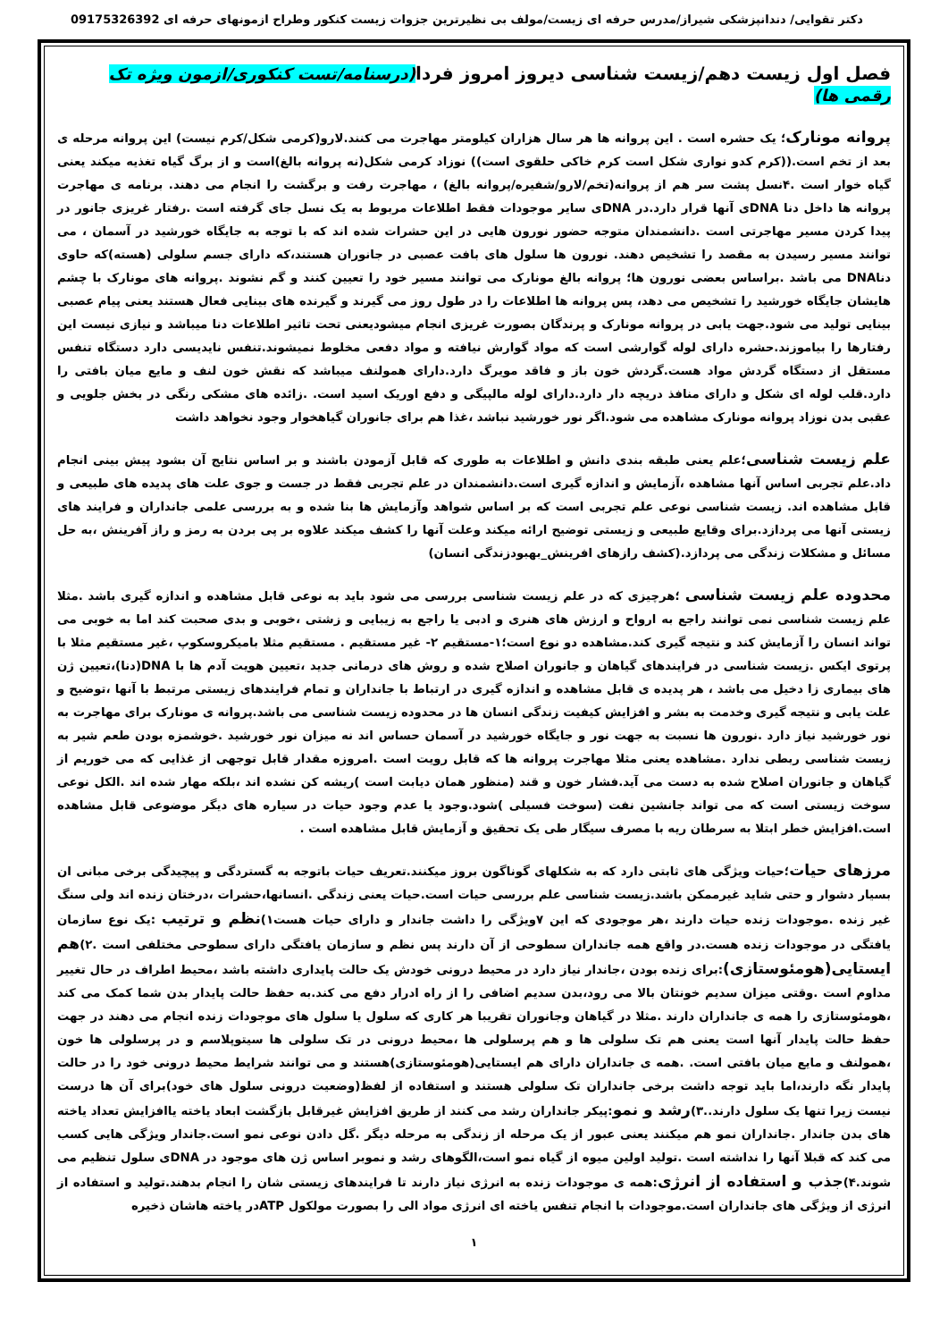دکتر تقوایی/ دندانپزشکی شیراز/مدرس حرفه ای زیست/مولف بی نظیرترین جزوات زیست کنکور وطراح ازمونهای حرفه ای 09175326392
فصل اول زیست دهم/زیست شناسی دیروز امروز فردا(درسنامه/تست کنکوری/ازمون ویژه تک رقمی ها)
پروانه مونارک؛ یک حشره است . این پروانه ها هر سال هزاران کیلومتر مهاجرت می کنند.لارو(کرمی شکل/کرم نیست) این پروانه مرحله ی بعد از تخم است.((کرم کدو نواری شکل است کرم خاکی حلقوی است)) نوزاد کرمی شکل(نه پروانه بالغ)است و از برگ گیاه تغذیه میکند یعنی گیاه خوار است .۴نسل پشت سر هم از پروانه(تخم/لارو/شفیره/پروانه بالغ) ، مهاجرت رفت و برگشت را انجام می دهند. برنامه ی مهاجرت پروانه ها داخل دنا DNAی آنها قرار دارد.در DNAی سایر موجودات فقط اطلاعات مربوط به یک نسل جای گرفته است .رفتار غریزی جانور در پیدا کردن مسیر مهاجرتی است .دانشمندان متوجه حضور نورون هایی در این حشرات شده اند که با توجه به جایگاه خورشید در آسمان ، می توانند مسیر رسیدن به مقصد را تشخیص دهند. نورون ها سلول های بافت عصبی در جانوران هستند،که دارای جسم سلولی (هسته)که حاوی دناDNA می باشد .براساس بعضی نورون ها؛ پروانه بالغ مونارک می توانند مسیر خود را تعیین کنند و گم نشوند .پروانه های مونارک با چشم هایشان جایگاه خورشید را تشخیص می دهد، پس پروانه ها اطلاعات را در طول روز می گیرند و گیرنده های بینایی فعال هستند یعنی پیام عصبی بینایی تولید می شود.جهت یابی در پروانه مونارک و پرندگان بصورت غریزی انجام میشودیعنی تحت تاثیر اطلاعات دنا میباشد و نیازی نیست این رفتارها را بیاموزند.حشره دارای لوله گوارشی است که مواد گوارش نیافته و مواد دفعی مخلوط نمیشوند.تنفس نایدیسی دارد دستگاه تنفس مستقل از دستگاه گردش مواد هست.گردش خون باز و فاقد مویرگ دارد.دارای همولنف میباشد که نقش خون لنف و مایع میان بافتی را دارد.قلب لوله ای شکل و دارای منافذ دریچه دار دارد.دارای لوله مالپیگی و دفع اوریک اسید است. .زائده های مشکی رنگی در بخش جلویی و عقبی بدن نوزاد پروانه مونارک مشاهده می شود.اگر نور خورشید نباشد ،غذا هم برای جانوران گیاهخوار وجود نخواهد داشت
علم زیست شناسی؛علم یعنی طبقه بندی دانش و اطلاعات به طوری که قابل آزمودن باشند و بر اساس نتایج آن بشود پیش بینی انجام داد.علم تجربی اساس آنها مشاهده ،آزمایش و اندازه گیری است.دانشمندان در علم تجربی فقط در جست و جوی علت های پدیده های طبیعی و قابل مشاهده اند. زیست شناسی نوعی علم تجربی است که بر اساس شواهد وآزمایش ها بنا شده و به بررسی علمی جانداران و فرایند های زیستی آنها می پردازد.برای وقایع طبیعی و زیستی توضیح ارائه میکند وعلت آنها را کشف میکند علاوه بر پی بردن به رمز و راز آفرینش ،به حل مسائل و مشکلات زندگی می پردازد.(کشف رازهای افرینش_بهبودزندگی انسان)
محدوده علم زیست شناسی ؛هرچیزی که در علم زیست شناسی بررسی می شود باید به نوعی قابل مشاهده و اندازه گیری باشد .مثلا علم زیست شناسی نمی توانند راجع به ارواح و ارزش های هنری و ادبی یا راجع به زیبایی و زشتی ،خوبی و بدی صحبت کند اما به خوبی می تواند انسان را آزمایش کند و نتیجه گیری کند.مشاهده دو نوع است؛۱-مستقیم ۲- غیر مستقیم . مستقیم مثلا بامیکروسکوپ ،غیر مستقیم مثلا با پرتوی ایکس .زیست شناسی در فرایندهای گیاهان و جانوران اصلاح شده و روش های درمانی جدید ،تعیین هویت آدم ها با DNA(دنا)،تعیین ژن های بیماری زا دخیل می باشد ، هر پدیده ی قابل مشاهده و اندازه گیری در ارتباط با جانداران و تمام فرایندهای زیستی مرتبط با آنها ،توضیح و علت یابی و نتیجه گیری وخدمت به بشر و افزایش کیفیت زندگی انسان ها در محدوده زیست شناسی می باشد.پروانه ی مونارک برای مهاجرت به نور خورشید نیاز دارد .نورون ها نسبت به جهت نور و جایگاه خورشید در آسمان حساس اند نه میزان نور خورشید .خوشمزه بودن طعم شیر به زیست شناسی ربطی ندارد .مشاهده یعنی مثلا مهاجرت پروانه ها که قابل رویت است .امروزه مقدار قابل توجهی از غذایی که می خوریم از گیاهان و جانوران اصلاح شده به دست می آید.فشار خون و قند (منظور همان دیابت است )ریشه کن نشده اند ،بلکه مهار شده اند .الکل نوعی سوخت زیستی است که می تواند جانشین نفت (سوخت فسیلی )شود.وجود یا عدم وجود حیات در سیاره های دیگر موضوعی قابل مشاهده است.افزایش خطر ابتلا به سرطان ریه با مصرف سیگار طی یک تحقیق و آزمایش قابل مشاهده است .
مرزهای حیات؛حیات ویژگی های ثابتی دارد که به شکلهای گوناگون بروز میکنند.تعریف حیات باتوجه به گستردگی و پیچیدگی برخی مبانی ان بسیار دشوار و حتی شاید غیرممکن باشد.زیست شناسی علم بررسی حیات است.حیات یعنی زندگی .انسانها،حشرات ،درختان زنده اند ولی سنگ غیر زنده .موجودات زنده حیات دارند ،هر موجودی که این ۷ویژگی را داشت جاندار و دارای حیات هست۱)نظم و ترتیب :یک نوع سازمان یافتگی در موجودات زنده هست.در واقع همه جانداران سطوحی از آن دارند پس نظم و سازمان یافتگی دارای سطوحی مختلفی است .۲)هم ایستایی(هومئوستازی):برای زنده بودن ،جاندار نیاز دارد در محیط درونی خودش یک حالت پایداری داشته باشد ،محیط اطراف در حال تغییر مداوم است .وقتی میزان سدیم خونتان بالا می رود،بدن سدیم اضافی را از راه ادرار دفع می کند.به حفظ حالت پایدار بدن شما کمک می کند ،هومئوستازی را همه ی جانداران دارند .مثلا در گیاهان وجانوران تقریبا هر کاری که سلول یا سلول های موجودات زنده انجام می دهند در جهت حفظ حالت پایدار آنها است یعنی هم تک سلولی ها و هم پرسلولی ها ،محیط درونی در تک سلولی ها سیتوپلاسم و در پرسلولی ها خون ،همولنف و مایع میان بافتی است. .همه ی جانداران دارای هم ایستایی(هومئوستازی)هستند و می توانند شرایط محیط درونی خود را در حالت پایدار نگه دارند،اما باید توجه داشت برخی جانداران تک سلولی هستند و استفاده از لفظ(وضعیت درونی سلول های خود)برای آن ها درست نیست زیرا تنها یک سلول دارند..۳)رشد و نمو:پیکر جانداران رشد می کنند از طریق افزایش غیرقابل بازگشت ابعاد یاخته یاافزایش تعداد یاخته های بدن جاندار .جانداران نمو هم میکنند یعنی عبور از یک مرحله از زندگی به مرحله دیگر .گل دادن نوعی نمو است.جاندار ویژگی هایی کسب می کند که قبلا آنها را نداشته است .تولید اولین میوه از گیاه نمو است،الگوهای رشد و نموبر اساس ژن های موجود در DNAی سلول تنظیم می شوند.۴)جذب و استفاده از انرژی:همه ی موجودات زنده به انرژی نیاز دارند تا فرایندهای زیستی شان را انجام بدهند.تولید و استفاده از انرژی از ویژگی های جانداران است.موجودات با انجام تنفس یاخته ای انرژی مواد الی را بصورت مولکول ATPدر یاخته هاشان ذخیره
۱